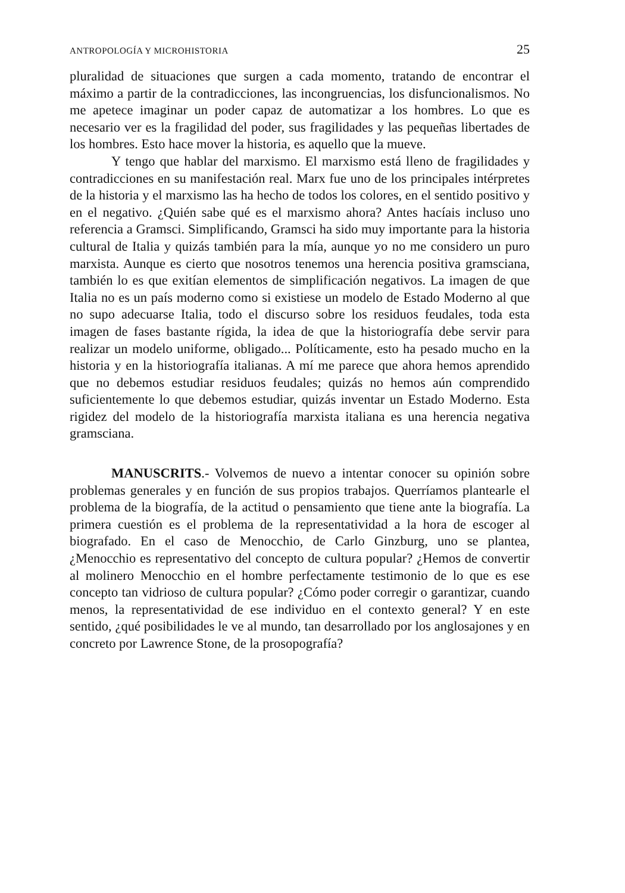ANTROPOLOGÍA Y MICROHISTORIA 25
pluralidad de situaciones que surgen a cada momento, tratando de encontrar el máximo a partir de la contradicciones, las incongruencias, los disfuncionalismos. No me apetece imaginar un poder capaz de automatizar a los hombres. Lo que es necesario ver es la fragilidad del poder, sus fragilidades y las pequeñas libertades de los hombres. Esto hace mover la historia, es aquello que la mueve.
Y tengo que hablar del marxismo. El marxismo está lleno de fragilidades y contradicciones en su manifestación real. Marx fue uno de los principales intérpretes de la historia y el marxismo las ha hecho de todos los colores, en el sentido positivo y en el negativo. ¿Quién sabe qué es el marxismo ahora? Antes hacíais incluso uno referencia a Gramsci. Simplificando, Gramsci ha sido muy importante para la historia cultural de Italia y quizás también para la mía, aunque yo no me considero un puro marxista. Aunque es cierto que nosotros tenemos una herencia positiva gramsciana, también lo es que exitían elementos de simplificación negativos. La imagen de que Italia no es un país moderno como si existiese un modelo de Estado Moderno al que no supo adecuarse Italia, todo el discurso sobre los residuos feudales, toda esta imagen de fases bastante rígida, la idea de que la historiografía debe servir para realizar un modelo uniforme, obligado... Políticamente, esto ha pesado mucho en la historia y en la historiografía italianas. A mí me parece que ahora hemos aprendido que no debemos estudiar residuos feudales; quizás no hemos aún comprendido suficientemente lo que debemos estudiar, quizás inventar un Estado Moderno. Esta rigidez del modelo de la historiografía marxista italiana es una herencia negativa gramsciana.
MANUSCRITS.- Volvemos de nuevo a intentar conocer su opinión sobre problemas generales y en función de sus propios trabajos. Querríamos plantearle el problema de la biografía, de la actitud o pensamiento que tiene ante la biografía. La primera cuestión es el problema de la representatividad a la hora de escoger al biografado. En el caso de Menocchio, de Carlo Ginzburg, uno se plantea, ¿Menocchio es representativo del concepto de cultura popular? ¿Hemos de convertir al molinero Menocchio en el hombre perfectamente testimonio de lo que es ese concepto tan vidrioso de cultura popular? ¿Cómo poder corregir o garantizar, cuando menos, la representatividad de ese individuo en el contexto general? Y en este sentido, ¿qué posibilidades le ve al mundo, tan desarrollado por los anglosajones y en concreto por Lawrence Stone, de la prosopografía?